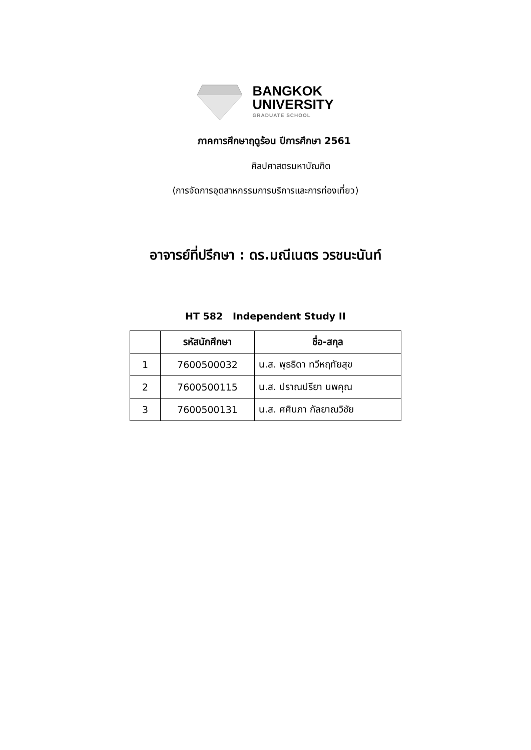BANGKOK
UNIVERSITY
GRADUATE SCHOOL
ภาคการศึกษาฤดูร้อน ปีการศึกษา 2561
ศิลปศาสตรมหาบัณฑิต
(การจัดการอุตสาหกรรมการบริการและการท่องเที่ยว)
อาจารย์ที่ปรึกษา : ดร.มณีเนตร วรชนะนันท์
HT 582 Independent Study II
| | รหัสนักศึกษา | ชื่อ-สกุล |
| --- | --- | --- |
| 1 | 7600500032 | น.ส. พุธธิดา ทวีหฤทัยสุข |
| 2 | 7600500115 | น.ส. ปราณปรียา นพคุณ |
| 3 | 7600500131 | น.ส. ศศินภา กัลยาณวิชัย |